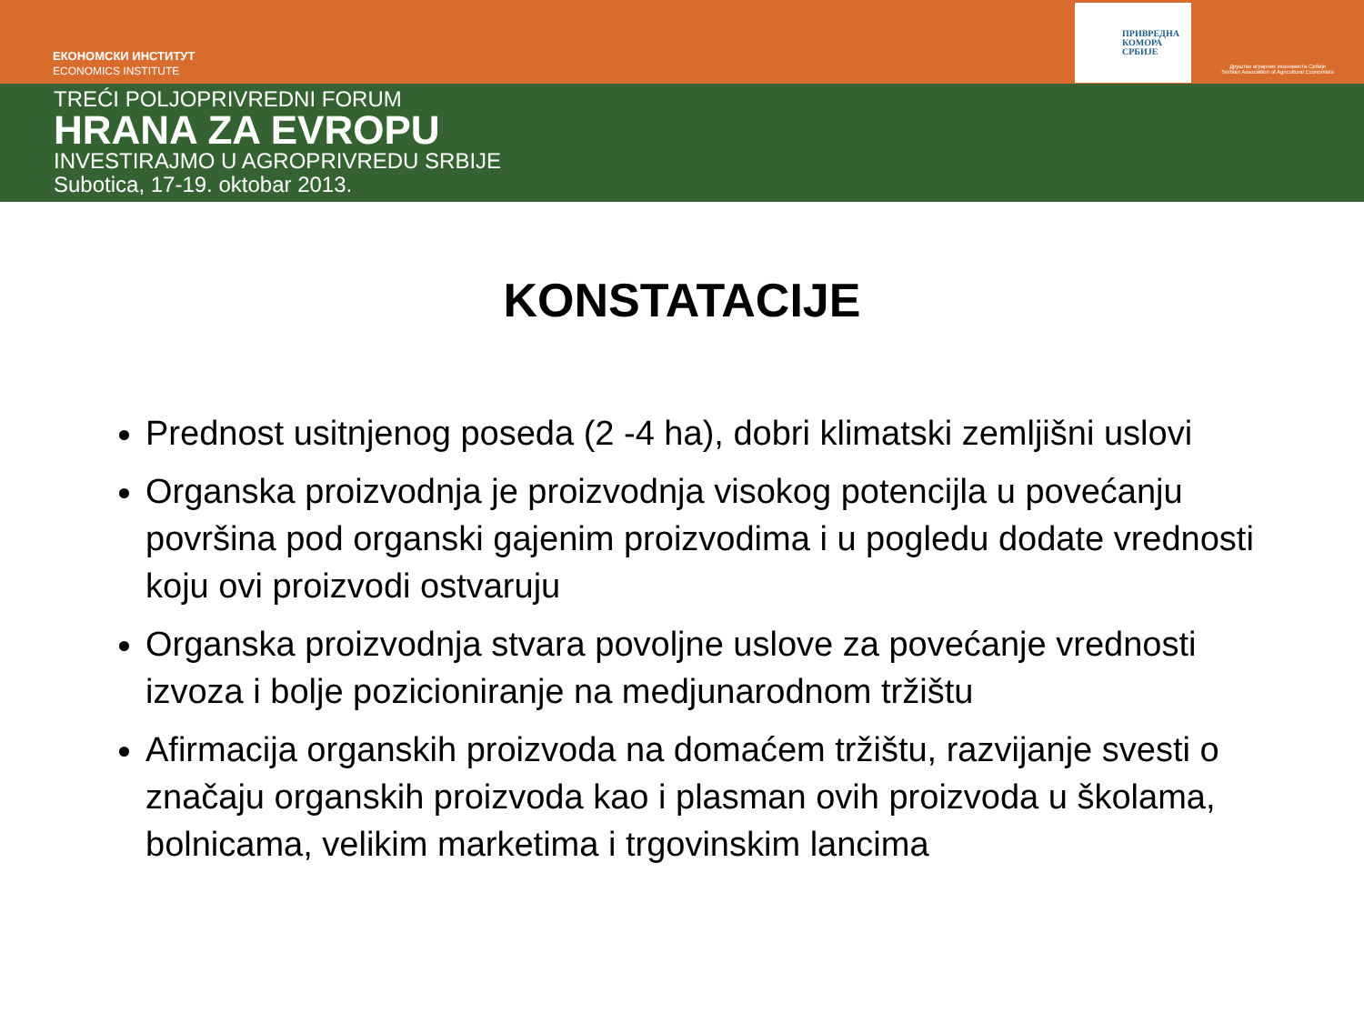ЕКОНОМСКИ ИНСТИТУТ
ECONOMICS INSTITUTE
ПРИВРЕДНА
КОМОРА
СРБИЈЕ
Друштво аграрних економиста Србије
Serbian Association of Agricultural Economists
TREĆI POLJOPRIVREDNI FORUM
HRANA ZA EVROPU
INVESTIRAJMO U AGROPRIVREDU SRBIJE
Subotica, 17-19. oktobar 2013.
KONSTATACIJE
Prednost usitnjenog poseda (2 -4 ha), dobri klimatski zemljišni uslovi
Organska proizvodnja je proizvodnja visokog potencijla u povećanju površina pod organski gajenim proizvodima i u pogledu dodate vrednosti koju ovi proizvodi ostvaruju
Organska proizvodnja stvara povoljne uslove za povećanje vrednosti izvoza i bolje pozicioniranje na medjunarodnom tržištu
Afirmacija organskih proizvoda na domaćem tržištu, razvijanje svesti o značaju organskih proizvoda kao i plasman ovih proizvoda u školama, bolnicama, velikim marketima i trgovinskim lancima